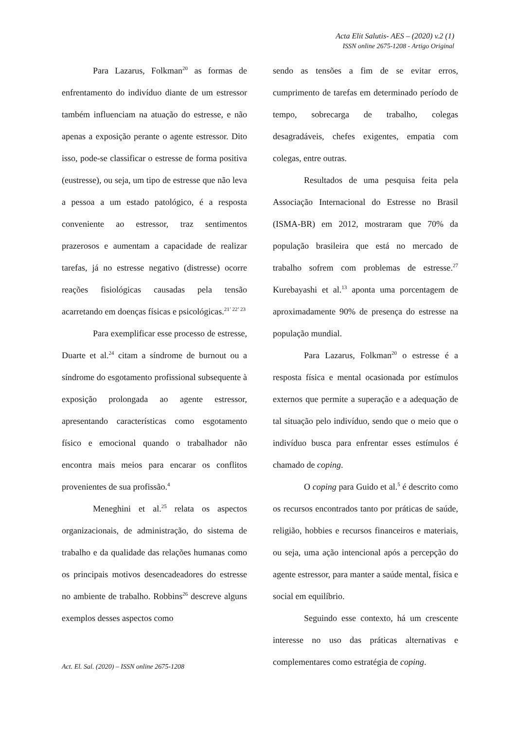Acta Elit Salutis- AES – (2020) v.2 (1)
ISSN online 2675-1208 - Artigo Original
Para Lazarus, Folkman<sup>20</sup> as formas de enfrentamento do indivíduo diante de um estressor também influenciam na atuação do estresse, e não apenas a exposição perante o agente estressor. Dito isso, pode-se classificar o estresse de forma positiva (eustresse), ou seja, um tipo de estresse que não leva a pessoa a um estado patológico, é a resposta conveniente ao estressor, traz sentimentos prazerosos e aumentam a capacidade de realizar tarefas, já no estresse negativo (distresse) ocorre reações fisiológicas causadas pela tensão acarretando em doenças físicas e psicológicas.<sup>21’ 22’ 23</sup>
Para exemplificar esse processo de estresse, Duarte et al.<sup>24</sup> citam a síndrome de burnout ou a síndrome do esgotamento profissional subsequente à exposição prolongada ao agente estressor, apresentando características como esgotamento físico e emocional quando o trabalhador não encontra mais meios para encarar os conflitos provenientes de sua profissão.<sup>4</sup>
Meneghini et al.<sup>25</sup> relata os aspectos organizacionais, de administração, do sistema de trabalho e da qualidade das relações humanas como os principais motivos desencadeadores do estresse no ambiente de trabalho. Robbins<sup>26</sup> descreve alguns exemplos desses aspectos como
sendo as tensões a fim de se evitar erros, cumprimento de tarefas em determinado período de tempo, sobrecarga de trabalho, colegas desagradáveis, chefes exigentes, empatia com colegas, entre outras.
Resultados de uma pesquisa feita pela Associação Internacional do Estresse no Brasil (ISMA-BR) em 2012, mostraram que 70% da população brasileira que está no mercado de trabalho sofrem com problemas de estresse.<sup>27</sup> Kurebayashi et al.<sup>13</sup> aponta uma porcentagem de aproximadamente 90% de presença do estresse na população mundial.
Para Lazarus, Folkman<sup>20</sup> o estresse é a resposta física e mental ocasionada por estímulos externos que permite a superação e a adequação de tal situação pelo indivíduo, sendo que o meio que o indivíduo busca para enfrentar esses estímulos é chamado de coping.
O coping para Guido et al.<sup>5</sup> é descrito como os recursos encontrados tanto por práticas de saúde, religião, hobbies e recursos financeiros e materiais, ou seja, uma ação intencional após a percepção do agente estressor, para manter a saúde mental, física e social em equilíbrio.
Seguindo esse contexto, há um crescente interesse no uso das práticas alternativas e complementares como estratégia de coping.
Act. El. Sal. (2020) – ISSN online 2675-1208